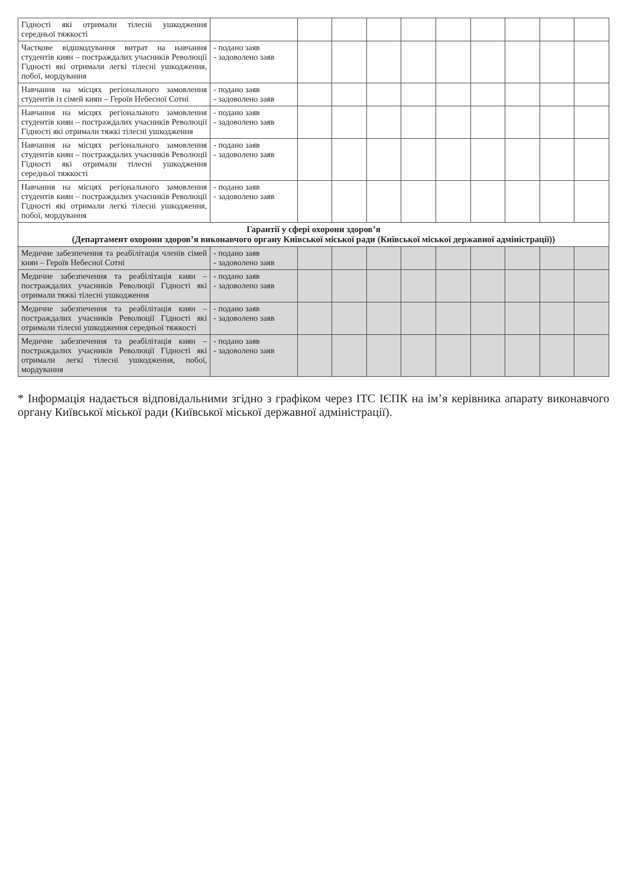| Гідності які отримали тілесні ушкодження середньої тяжкості | | | | | | | | | | |
| Часткове відшкодування витрат на навчання студентів киян – постраждалих учасників Революції Гідності які отримали легкі тілесні ушкодження, побої, мордування | - подано заяв - задоволено заяв | | | | | | | | | |
| Навчання на місцях регіонального замовлення студентів із сімей киян – Героїв Небесної Сотні | - подано заяв - задоволено заяв | | | | | | | | | |
| Навчання на місцях регіонального замовлення студентів киян – постраждалих учасників Революції Гідності які отримали тяжкі тілесні ушкодження | - подано заяв - задоволено заяв | | | | | | | | | |
| Навчання на місцях регіонального замовлення студентів киян – постраждалих учасників Революції Гідності які отримали тілесні ушкодження середньої тяжкості | - подано заяв - задоволено заяв | | | | | | | | | |
| Навчання на місцях регіонального замовлення студентів киян – постраждалих учасників Революції Гідності які отримали легкі тілесні ушкодження, побої, мордування | - подано заяв - задоволено заяв | | | | | | | | | |
| Гарантії у сфері охорони здоров’я (Департамент охорони здоров’я виконавчого органу Київської міської ради (Київської міської державної адміністрації)) | | | | | | | | | | |
| Медичне забезпечення та реабілітація членів сімей киян – Героїв Небесної Сотні | - подано заяв - задоволено заяв | | | | | | | | | |
| Медичне забезпечення та реабілітація киян – постраждалих учасників Революції Гідності які отримали тяжкі тілесні ушкодження | - подано заяв - задоволено заяв | | | | | | | | | |
| Медичне забезпечення та реабілітація киян – постраждалих учасників Революції Гідності які отримали тілесні ушкодження середньої тяжкості | - подано заяв - задоволено заяв | | | | | | | | | |
| Медичне забезпечення та реабілітація киян – постраждалих учасників Революції Гідності які отримали легкі тілесні ушкодження, побої, мордування | - подано заяв - задоволено заяв | | | | | | | | | |
* Інформація надається відповідальними згідно з графіком через ІТС ІЄПК на ім’я керівника апарату виконавчого органу Київської міської ради (Київської міської державної адміністрації).